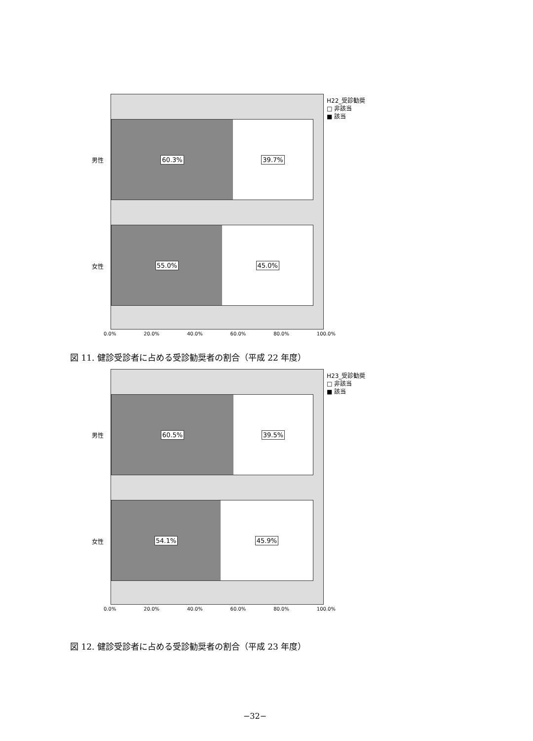60.3% 39.7%
55.0% 45.0%
男性
女性
0.0% 20.0% 40.0% 60.0% 80.0% 100.0%
H22_受診勧奨
□ 非該当
■ 該当
図 11. 健診受診者に占める受診勧奨者の割合（平成 22 年度）
60.5% 39.5%
54.1% 45.9%
男性
女性
0.0% 20.0% 40.0% 60.0% 80.0% 100.0%
H23_受診勧奨
□ 非該当
■ 該当
図 12. 健診受診者に占める受診勧奨者の割合（平成 23 年度）
−32−